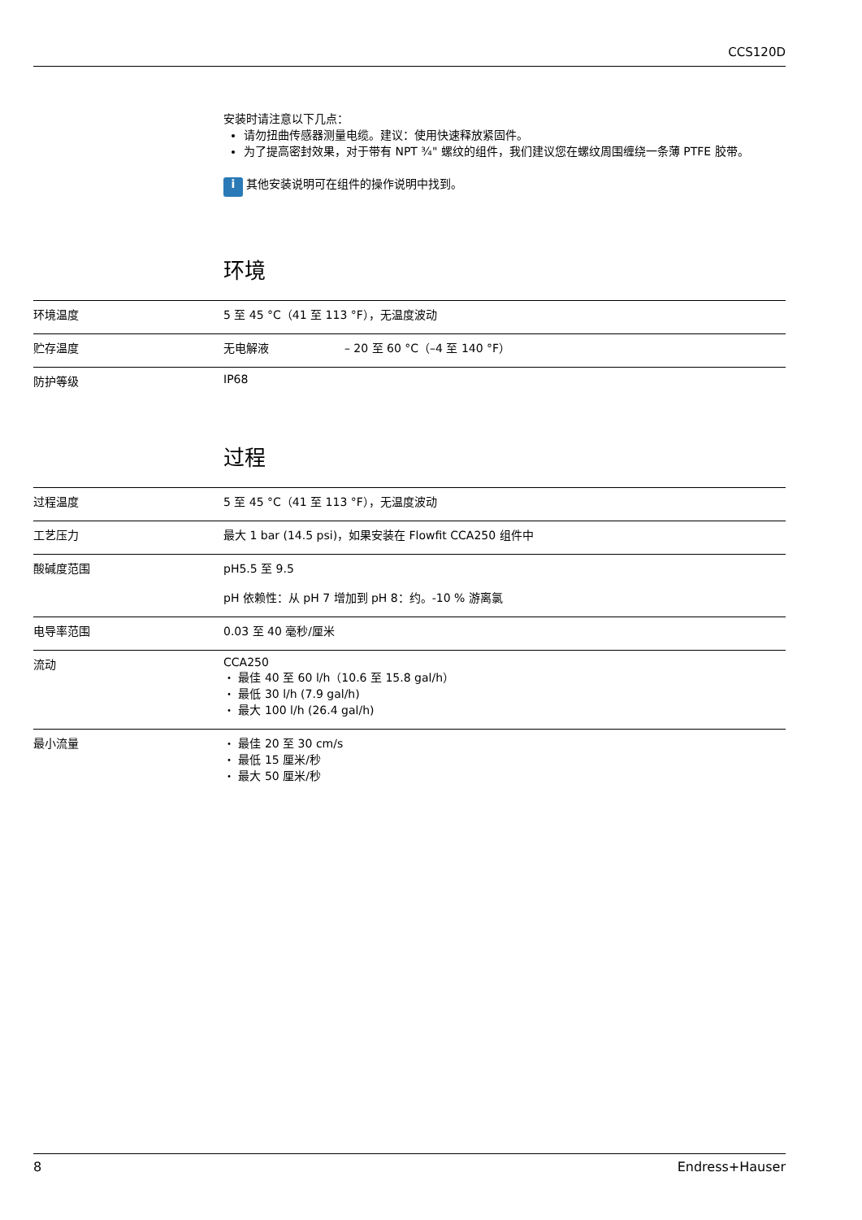CCS120D
安装时请注意以下几点：
请勿扭曲传感器测量电缆。建议：使用快速释放紧固件。
为了提高密封效果，对于带有 NPT ¾" 螺纹的组件，我们建议您在螺纹周围缠绕一条薄 PTFE 胶带。
i 其他安装说明可在组件的操作说明中找到。
环境
| 环境温度 | 5 至 45 °C（41 至 113 °F），无温度波动 | |
| 贮存温度 | 无电解液 | – 20 至 60 °C（–4 至 140 °F） |
| 防护等级 | IP68 | |
过程
| 过程温度 | 5 至 45 °C（41 至 113 °F），无温度波动 |
| 工艺压力 | 最大 1 bar (14.5 psi)，如果安装在 Flowfit CCA250 组件中 |
| 酸碱度范围 | pH5.5 至 9.5 pH 依赖性：从 pH 7 增加到 pH 8：约。-10 % 游离氯 |
| 电导率范围 | 0.03 至 40 毫秒/厘米 |
| 流动 | CCA250 ・ 最佳 40 至 60 l/h（10.6 至 15.8 gal/h） ・ 最低 30 l/h (7.9 gal/h) ・ 最大 100 l/h (26.4 gal/h) |
| 最小流量 | ・ 最佳 20 至 30 cm/s ・ 最低 15 厘米/秒 ・ 最大 50 厘米/秒 |
8 Endress+Hauser